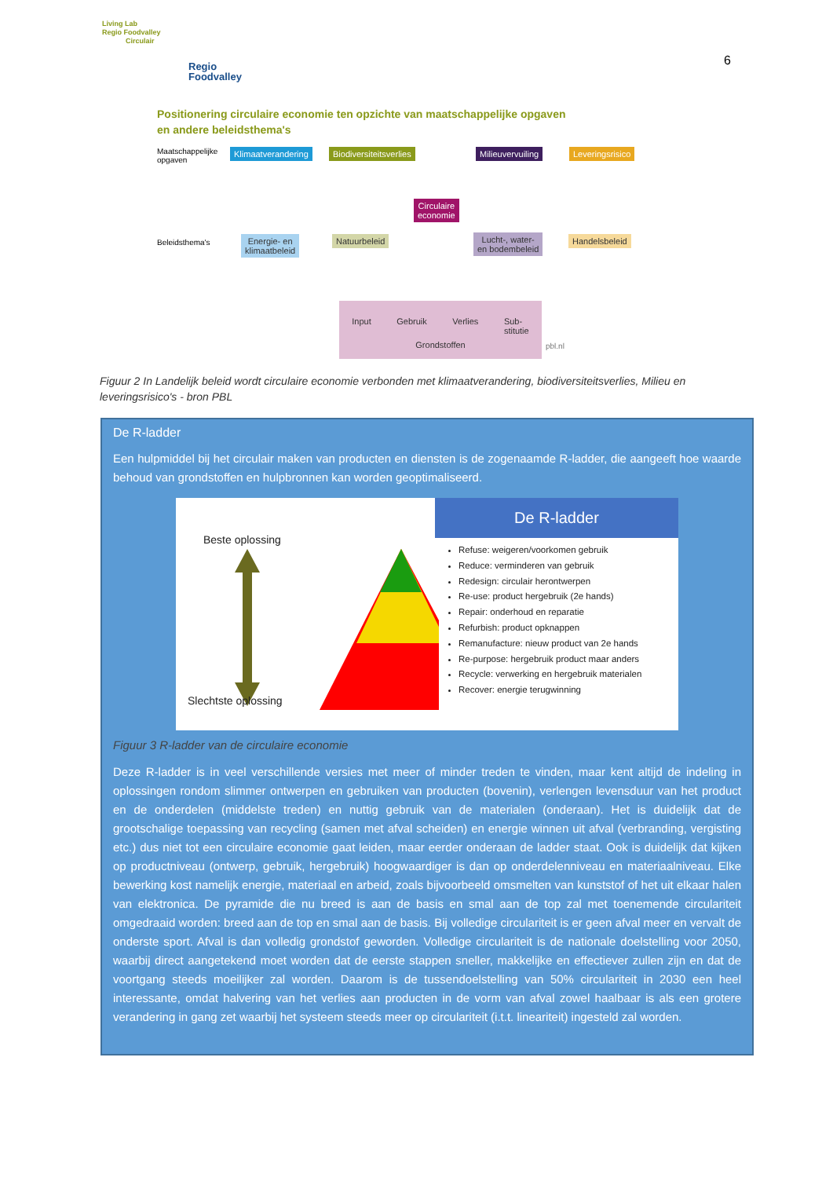Living Lab
Regio Foodvalley
Circulair
Regio
Foodvalley
6
Positionering circulaire economie ten opzichte van maatschappelijke opgaven
en andere beleidsthema's
Maatschappelijke
opgaven
Klimaatverandering Biodiversiteitsverlies Milieuvervuiling Leveringsrisico
Circulaire
economie
Beleidsthema's
Energie- en
klimaatbeleid
Natuurbeleid
Lucht-, water-
en bodembeleid
Handelsbeleid
Input Gebruik Verlies Sub-
stitutie
Grondstoffen
pbl.nl
Figuur 2 In Landelijk beleid wordt circulaire economie verbonden met klimaatverandering, biodiversiteitsverlies, Milieu en leveringsrisico's - bron PBL
De R-ladder
Een hulpmiddel bij het circulair maken van producten en diensten is de zogenaamde R-ladder, die aangeeft hoe waarde behoud van grondstoffen en hulpbronnen kan worden geoptimaliseerd.
Beste oplossing
Slechtste oplossing
De R-ladder
Refuse: weigeren/voorkomen gebruik
Reduce: verminderen van gebruik
Redesign: circulair herontwerpen
Re-use: product hergebruik (2e hands)
Repair: onderhoud en reparatie
Refurbish: product opknappen
Remanufacture: nieuw product van 2e hands
Re-purpose: hergebruik product maar anders
Recycle: verwerking en hergebruik materialen
Recover: energie terugwinning
Figuur 3 R-ladder van de circulaire economie
Deze R-ladder is in veel verschillende versies met meer of minder treden te vinden, maar kent altijd de indeling in oplossingen rondom slimmer ontwerpen en gebruiken van producten (bovenin), verlengen levensduur van het product en de onderdelen (middelste treden) en nuttig gebruik van de materialen (onderaan). Het is duidelijk dat de grootschalige toepassing van recycling (samen met afval scheiden) en energie winnen uit afval (verbranding, vergisting etc.) dus niet tot een circulaire economie gaat leiden, maar eerder onderaan de ladder staat. Ook is duidelijk dat kijken op productniveau (ontwerp, gebruik, hergebruik) hoogwaardiger is dan op onderdelenniveau en materiaalniveau. Elke bewerking kost namelijk energie, materiaal en arbeid, zoals bijvoorbeeld omsmelten van kunststof of het uit elkaar halen van elektronica. De pyramide die nu breed is aan de basis en smal aan de top zal met toenemende circulariteit omgedraaid worden: breed aan de top en smal aan de basis. Bij volledige circulariteit is er geen afval meer en vervalt de onderste sport. Afval is dan volledig grondstof geworden. Volledige circulariteit is de nationale doelstelling voor 2050, waarbij direct aangetekend moet worden dat de eerste stappen sneller, makkelijke en effectiever zullen zijn en dat de voortgang steeds moeilijker zal worden. Daarom is de tussendoelstelling van 50% circulariteit in 2030 een heel interessante, omdat halvering van het verlies aan producten in de vorm van afval zowel haalbaar is als een grotere verandering in gang zet waarbij het systeem steeds meer op circulariteit (i.t.t. lineariteit) ingesteld zal worden.